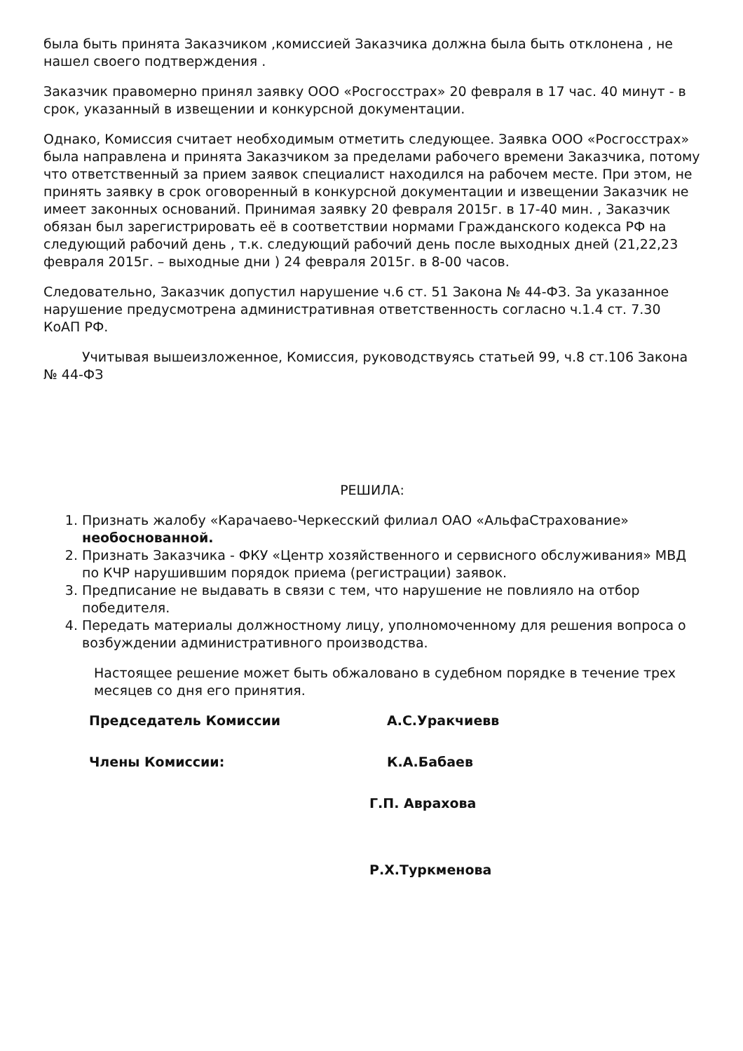была быть принята Заказчиком ,комиссией Заказчика должна была быть отклонена , не нашел своего подтверждения .
Заказчик правомерно принял заявку ООО «Росгосстрах» 20 февраля в 17 час. 40 минут - в срок, указанный в извещении и конкурсной документации.
Однако, Комиссия считает необходимым отметить следующее. Заявка ООО «Росгосстрах» была направлена и принята Заказчиком за пределами рабочего времени Заказчика, потому что ответственный за прием заявок специалист находился на рабочем месте. При этом, не принять заявку в срок оговоренный в конкурсной документации и извещении Заказчик не имеет законных оснований. Принимая заявку 20 февраля 2015г. в 17-40 мин. , Заказчик обязан был зарегистрировать её в соответствии нормами Гражданского кодекса РФ на следующий рабочий день , т.к. следующий рабочий день после выходных дней (21,22,23 февраля 2015г. – выходные дни ) 24 февраля 2015г. в 8-00 часов.
Следовательно, Заказчик допустил нарушение ч.6 ст. 51 Закона № 44-ФЗ. За указанное нарушение предусмотрена административная ответственность согласно ч.1.4 ст. 7.30 КоАП РФ.
Учитывая вышеизложенное, Комиссия, руководствуясь статьей 99, ч.8 ст.106 Закона № 44-ФЗ
РЕШИЛА:
1. Признать жалобу «Карачаево-Черкесский филиал ОАО «АльфаСтрахование» необоснованной.
2. Признать Заказчика - ФКУ «Центр хозяйственного и сервисного обслуживания» МВД по КЧР нарушившим порядок приема (регистрации) заявок.
3. Предписание не выдавать в связи с тем, что нарушение не повлияло на отбор победителя.
4. Передать материалы должностному лицу, уполномоченному для решения вопроса о возбуждении административного производства.
Настоящее решение может быть обжаловано в судебном порядке в течение трех месяцев со дня его принятия.
Председатель Комиссии А.С.Уракчиевв
Члены Комиссии: К.А.Бабаев
Г.П. Аврахова
Р.Х.Туркменова